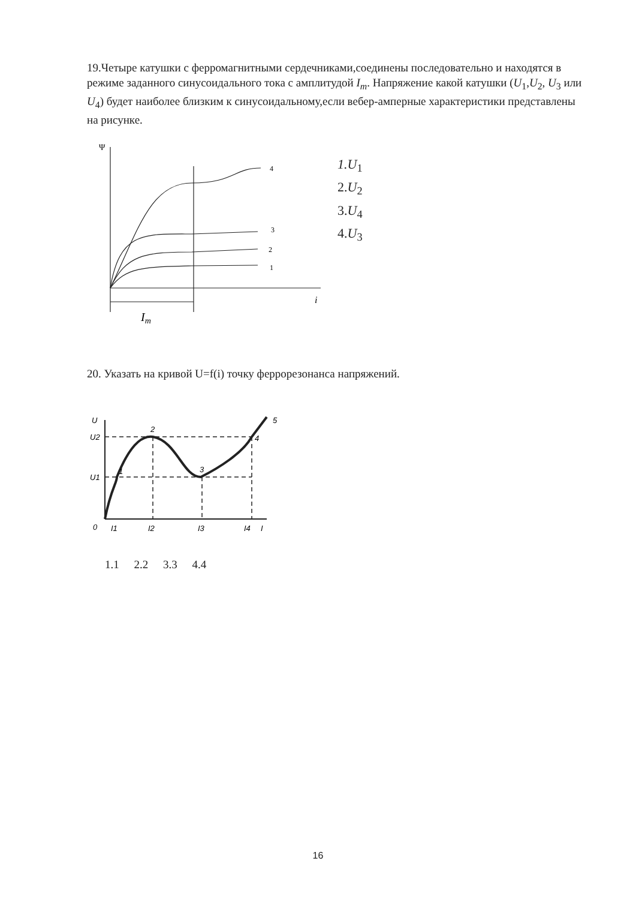19.Четыре катушки с ферромагнитными сердечниками,соединены последовательно и находятся в режиме заданного синусоидального тока с амплитудой I<sub>m</sub>. Напряжение какой катушки (U<sub>1</sub>,U<sub>2</sub>, U<sub>3</sub> или U<sub>4</sub>) будет наиболее близким к синусоидальному,если вебер-амперные характеристики представлены на рисунке.
Ψ
4
3
2
1
i
Im
1.U<sub>1</sub>
2.U<sub>2</sub>
3.U<sub>4</sub>
4.U<sub>3</sub>
20. Указать на кривой U=f(i) точку феррорезонанса напряжений.
U
U2
U1
0
I1
I2
I3
I4
I
1
2
3
4
5
1.1 2.2 3.3 4.4
16